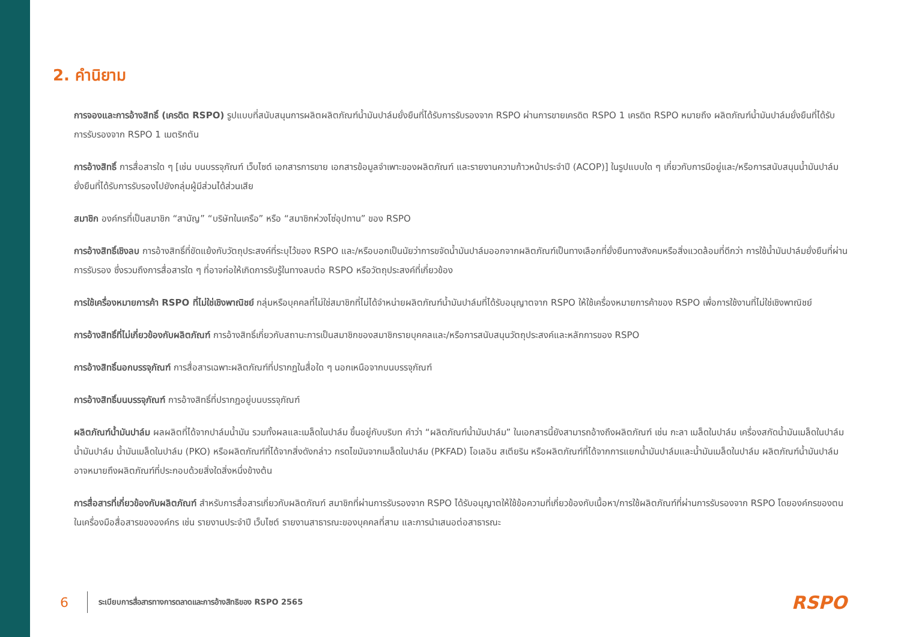2. คำนิยาม
การจองและการอ้างสิทธิ์ (เครดิต RSPO) รูปแบบที่สนับสนุนการผลิตผลิตภัณฑ์น้ำมันปาล์มยั่งยืนที่ได้รับการรับรองจาก RSPO ผ่านการขายเครดิต RSPO 1 เครดิต RSPO หมายถึง ผลิตภัณฑ์น้ำมันปาล์มยั่งยืนที่ได้รับการรับรองจาก RSPO 1 เมตริกตัน
การอ้างสิทธิ์ การสื่อสารใด ๆ [เช่น บนบรรจุภัณฑ์ เว็บไซต์ เอกสารการขาย เอกสารข้อมูลจำเพาะของผลิตภัณฑ์ และรายงานความก้าวหน้าประจำปี (ACOP)] ในรูปแบบใด ๆ เกี่ยวกับการมีอยู่และ/หรือการสนับสนุนน้ำมันปาล์มยั่งยืนที่ได้รับการรับรองไปยังกลุ่มผู้มีส่วนได้ส่วนเสีย
สมาชิก องค์กรที่เป็นสมาชิก “สามัญ” “บริษัทในเครือ” หรือ “สมาชิกห่วงโซ่อุปทาน” ของ RSPO
การอ้างสิทธิ์เชิงลบ การอ้างสิทธิ์ที่ขัดแย้งกับวัตถุประสงค์ที่ระบุไว้ของ RSPO และ/หรือบอกเป็นนัยว่าการขจัดน้ำมันปาล์มออกจากผลิตภัณฑ์เป็นทางเลือกที่ยั่งยืนทางสังคมหรือสิ่งแวดล้อมที่ดีกว่า การใช้น้ำมันปาล์มยั่งยืนที่ผ่านการรับรอง ซึ่งรวมถึงการสื่อสารใด ๆ ที่อาจก่อให้เกิดการรับรู้ในทางลบต่อ RSPO หรือวัตถุประสงค์ที่เกี่ยวข้อง
การใช้เครื่องหมายการค้า RSPO ที่ไม่ใช่เชิงพาณิชย์ กลุ่มหรือบุคคลที่ไม่ใช่สมาชิกที่ไม่ได้จำหน่ายผลิตภัณฑ์น้ำมันปาล์มที่ได้รับอนุญาตจาก RSPO ให้ใช้เครื่องหมายการค้าของ RSPO เพื่อการใช้งานที่ไม่ใช่เชิงพาณิชย์
การอ้างสิทธิ์ที่ไม่เกี่ยวข้องกับผลิตภัณฑ์ การอ้างสิทธิ์เกี่ยวกับสถานะการเป็นสมาชิกของสมาชิกรายบุคคลและ/หรือการสนับสนุนวัตถุประสงค์และหลักการของ RSPO
การอ้างสิทธิ์นอกบรรจุภัณฑ์ การสื่อสารเฉพาะผลิตภัณฑ์ที่ปรากฏในสื่อใด ๆ นอกเหนือจากบนบรรจุภัณฑ์
การอ้างสิทธิ์บนบรรจุภัณฑ์ การอ้างสิทธิ์ที่ปรากฏอยู่บนบรรจุภัณฑ์
ผลิตภัณฑ์น้ำมันปาล์ม ผลผลิตที่ได้จากปาล์มน้ำมัน รวมทั้งผลและเมล็ดในปาล์ม ขึ้นอยู่กับบริบท คำว่า “ผลิตภัณฑ์น้ำมันปาล์ม” ในเอกสารนี้ยังสามารถอ้างถึงผลิตภัณฑ์ เช่น กะลา เมล็ดในปาล์ม เครื่องสกัดน้ำมันเมล็ดในปาล์ม น้ำมันปาล์ม น้ำมันเมล็ดในปาล์ม (PKO) หรือผลิตภัณฑ์ที่ได้จากสิ่งดังกล่าว กรดไขมันจากเมล็ดในปาล์ม (PKFAD) โอเลอิน สเตียริน หรือผลิตภัณฑ์ที่ได้จากการแยกน้ำมันปาล์มและน้ำมันเมล็ดในปาล์ม ผลิตภัณฑ์น้ำมันปาล์มอาจหมายถึงผลิตภัณฑ์ที่ประกอบด้วยสิ่งใดสิ่งหนึ่งข้างต้น
การสื่อสารที่เกี่ยวข้องกับผลิตภัณฑ์ สำหรับการสื่อสารเกี่ยวกับผลิตภัณฑ์ สมาชิกที่ผ่านการรับรองจาก RSPO ได้รับอนุญาตให้ใช้ข้อความที่เกี่ยวข้องกับเนื้อหา/การใช้ผลิตภัณฑ์ที่ผ่านการรับรองจาก RSPO โดยองค์กรของตนในเครื่องมือสื่อสารขององค์กร เช่น รายงานประจำปี เว็บไซต์ รายงานสาธารณะของบุคคลที่สาม และการนำเสนอต่อสาธารณะ
6 ระเบียบการสื่อสารทางการตลาดและการอ้างสิทธิของ RSPO 2565 RSPO